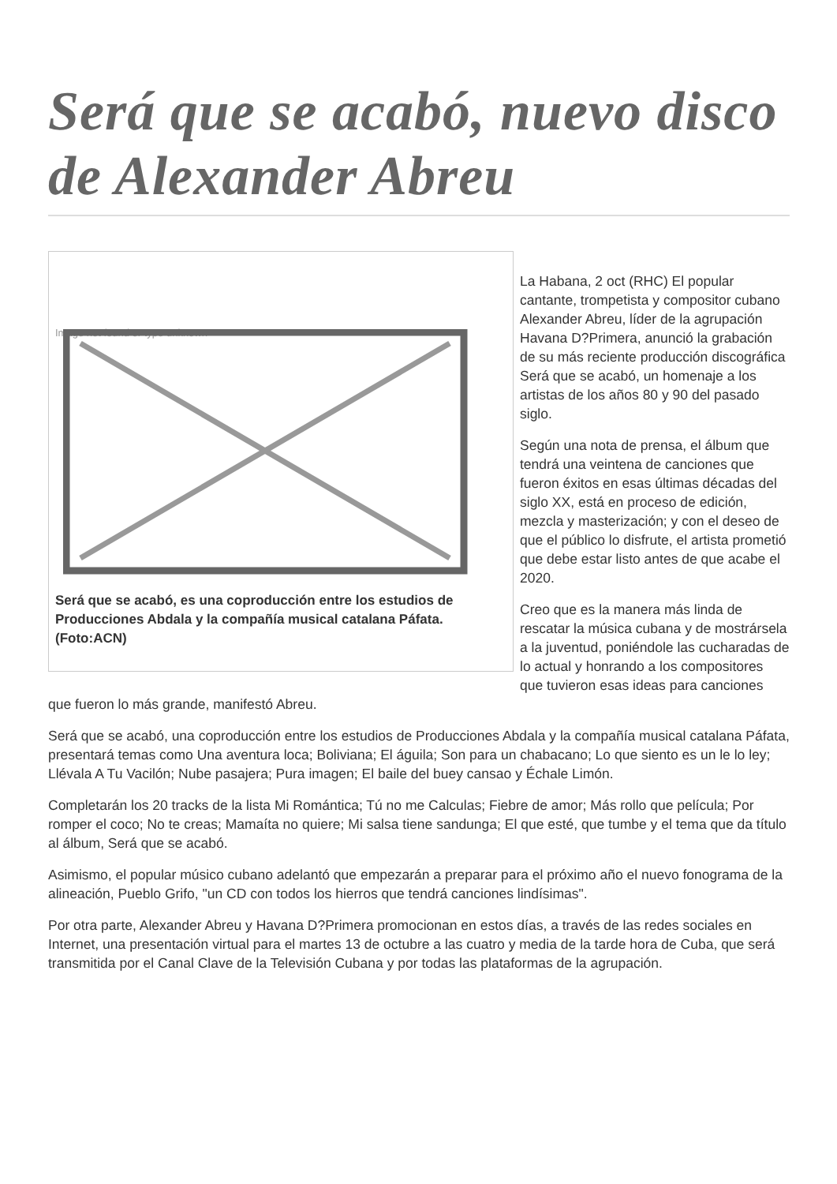Será que se acabó, nuevo disco de Alexander Abreu
Image not found or type unknown
Será que se acabó, es una coproducción entre los estudios de Producciones Abdala y la compañía musical catalana Páfata. (Foto:ACN)
La Habana, 2 oct (RHC) El popular cantante, trompetista y compositor cubano Alexander Abreu, líder de la agrupación Havana D?Primera, anunció la grabación de su más reciente producción discográfica Será que se acabó, un homenaje a los artistas de los años 80 y 90 del pasado siglo.
Según una nota de prensa, el álbum que tendrá una veintena de canciones que fueron éxitos en esas últimas décadas del siglo XX, está en proceso de edición, mezcla y masterización; y con el deseo de que el público lo disfrute, el artista prometió que debe estar listo antes de que acabe el 2020.
Creo que es la manera más linda de rescatar la música cubana y de mostrársela a la juventud, poniéndole las cucharadas de lo actual y honrando a los compositores que tuvieron esas ideas para canciones que fueron lo más grande, manifestó Abreu.
Será que se acabó, una coproducción entre los estudios de Producciones Abdala y la compañía musical catalana Páfata, presentará temas como Una aventura loca; Boliviana; El águila; Son para un chabacano; Lo que siento es un le lo ley; Llévala A Tu Vacilón; Nube pasajera; Pura imagen; El baile del buey cansao y Échale Limón.
Completarán los 20 tracks de la lista Mi Romántica; Tú no me Calculas; Fiebre de amor; Más rollo que película; Por romper el coco; No te creas; Mamaíta no quiere; Mi salsa tiene sandunga; El que esté, que tumbe y el tema que da título al álbum, Será que se acabó.
Asimismo, el popular músico cubano adelantó que empezarán a preparar para el próximo año el nuevo fonograma de la alineación, Pueblo Grifo, "un CD con todos los hierros que tendrá canciones lindísimas".
Por otra parte, Alexander Abreu y Havana D?Primera promocionan en estos días, a través de las redes sociales en Internet, una presentación virtual para el martes 13 de octubre a las cuatro y media de la tarde hora de Cuba, que será transmitida por el Canal Clave de la Televisión Cubana y por todas las plataformas de la agrupación.